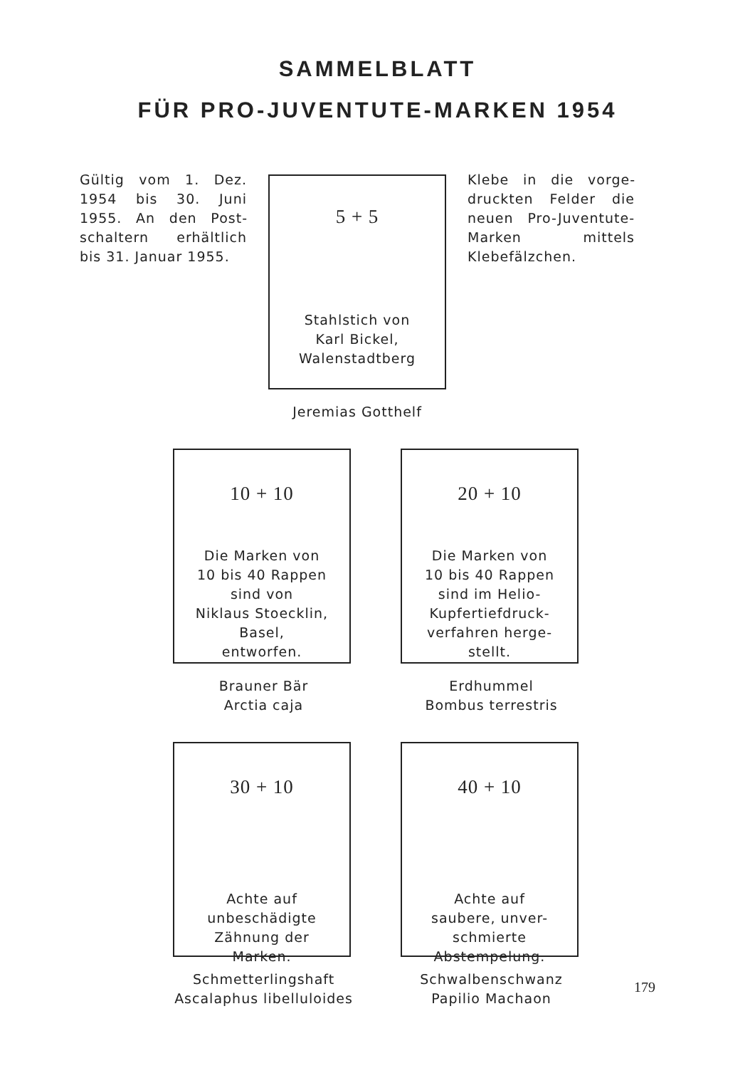SAMMELBLATT
FÜR PRO-JUVENTUTE-MARKEN 1954
Gültig vom 1. Dez. 1954 bis 30. Juni 1955. An den Post­schaltern erhältlich bis 31. Januar 1955.
5 + 5
Stahlstich von
Karl Bickel,
Walenstadtberg
Jeremias Gotthelf
Klebe in die vorge­druckten Felder die neuen Pro-Juven­tute-Marken mit­tels Klebefälzchen.
10 + 10
Die Marken von
10 bis 40 Rappen
sind von
Niklaus Stoecklin,
Basel,
entworfen.
Brauner Bär
Arctia caja
20 + 10
Die Marken von
10 bis 40 Rappen
sind im Helio-
Kupfertiefdruck-
verfahren herge-
stellt.
Erdhummel
Bombus terrestris
30 + 10
Achte auf
unbeschädigte
Zähnung der
Marken.
Schmetterlingshaft
Ascalaphus libelluloides
40 + 10
Achte auf
saubere, unver-
schmierte
Abstempelung.
Schwalbenschwanz
Papilio Machaon
179